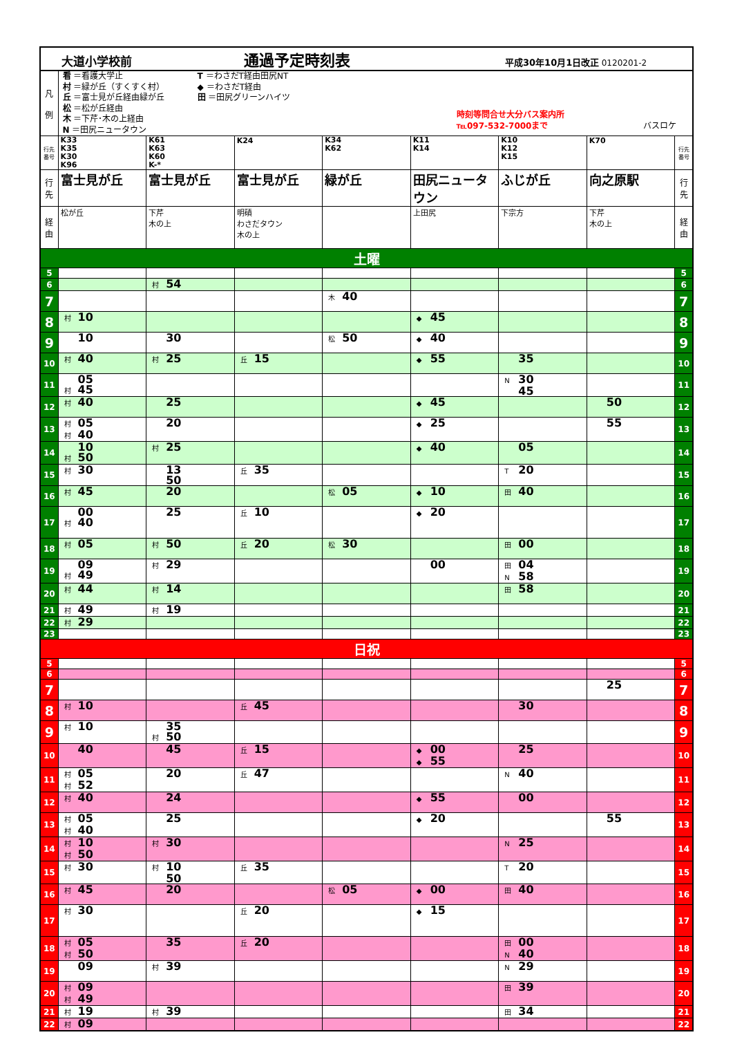| 大道小学校前 通過予定時刻表 平成30年10月1日改正 0120201-2 | | | | | | | | |
| 凡 例 | 看 ＝看護大学止 村 ＝緑が丘（すくすく村） 丘 ＝富士見が丘経由緑が丘 松 ＝松が丘経由 木 ＝下芹･木の上経由 N ＝田尻ニュータウン T ＝わさだT経由田尻NT ◆ ＝わさだT経由 田 ＝田尻グリーンハイツ 時刻等問合せ大分バス案内所 ℡097-532-7000まで バスロケ | | | | | | | |
| 行先番号 | K33 K35 K30 K96 | K61 K63 K60 K-* | K24 | K34 K62 | K11 K14 | K10 K12 K15 | K70 | 行先番号 |
| 行先 | 富士見が丘 | 富士見が丘 | 富士見が丘 | 緑が丘 | 田尻ニュータウン | ふじが丘 | 向之原駅 | 行先 |
| 経由 | 松が丘 | 下芹 木の上 | 明磧 わさだタウン 木の上 | | 上田尻 | 下宗方 | 下芹 木の上 | 経由 |
| 土曜 | | | | | | | | |
| 5 | | | | | | | | 5 |
| 6 | | 村 54 | | | | | | 6 |
| 7 | | | | 木 40 | | | | 7 |
| 8 | 村 10 | | | | ◆ 45 | | | 8 |
| 9 | 10 | 30 | | 松 50 | ◆ 40 | | | 9 |
| 10 | 村 40 | 村 25 | 丘 15 | | ◆ 55 | 35 | | 10 |
| 11 | 05 村 45 | | | | | N 30 45 | | 11 |
| 12 | 村 40 | 25 | | | ◆ 45 | | 50 | 12 |
| 13 | 村 05 村 40 | 20 | | | ◆ 25 | | 55 | 13 |
| 14 | 10 村 50 | 村 25 | | | ◆ 40 | 05 | | 14 |
| 15 | 村 30 | 13 50 | 丘 35 | | | T 20 | | 15 |
| 16 | 村 45 | 20 | | 松 05 | ◆ 10 | 田 40 | | 16 |
| 17 | 00 村 40 | 25 | 丘 10 | | ◆ 20 | | | 17 |
| 18 | 村 05 | 村 50 | 丘 20 | 松 30 | | 田 00 | | 18 |
| 19 | 09 村 49 | 村 29 | | | 00 | 田 04 N 58 | | 19 |
| 20 | 村 44 | 村 14 | | | | 田 58 | | 20 |
| 21 | 村 49 | 村 19 | | | | | | 21 |
| 22 | 村 29 | | | | | | | 22 |
| 23 | | | | | | | | 23 |
| 日祝 | | | | | | | | |
| 5 | | | | | | | | 5 |
| 6 | | | | | | | | 6 |
| 7 | | | | | | | 25 | 7 |
| 8 | 村 10 | | 丘 45 | | | 30 | | 8 |
| 9 | 村 10 | 35 村 50 | | | | | | 9 |
| 10 | 40 | 45 | 丘 15 | | ◆ 00 ◆ 55 | 25 | | 10 |
| 11 | 村 05 村 52 | 20 | 丘 47 | | | N 40 | | 11 |
| 12 | 村 40 | 24 | | | ◆ 55 | 00 | | 12 |
| 13 | 村 05 村 40 | 25 | | | ◆ 20 | | 55 | 13 |
| 14 | 村 10 村 50 | 村 30 | | | | N 25 | | 14 |
| 15 | 村 30 | 村 10 50 | 丘 35 | | | T 20 | | 15 |
| 16 | 村 45 | 20 | | 松 05 | ◆ 00 | 田 40 | | 16 |
| 17 | 村 30 | | 丘 20 | | ◆ 15 | | | 17 |
| 18 | 村 05 村 50 | 35 | 丘 20 | | | 田 00 N 40 | | 18 |
| 19 | 09 | 村 39 | | | | N 29 | | 19 |
| 20 | 村 09 村 49 | | | | | 田 39 | | 20 |
| 21 | 村 19 | 村 39 | | | | 田 34 | | 21 |
| 22 | 村 09 | | | | | | | 22 |